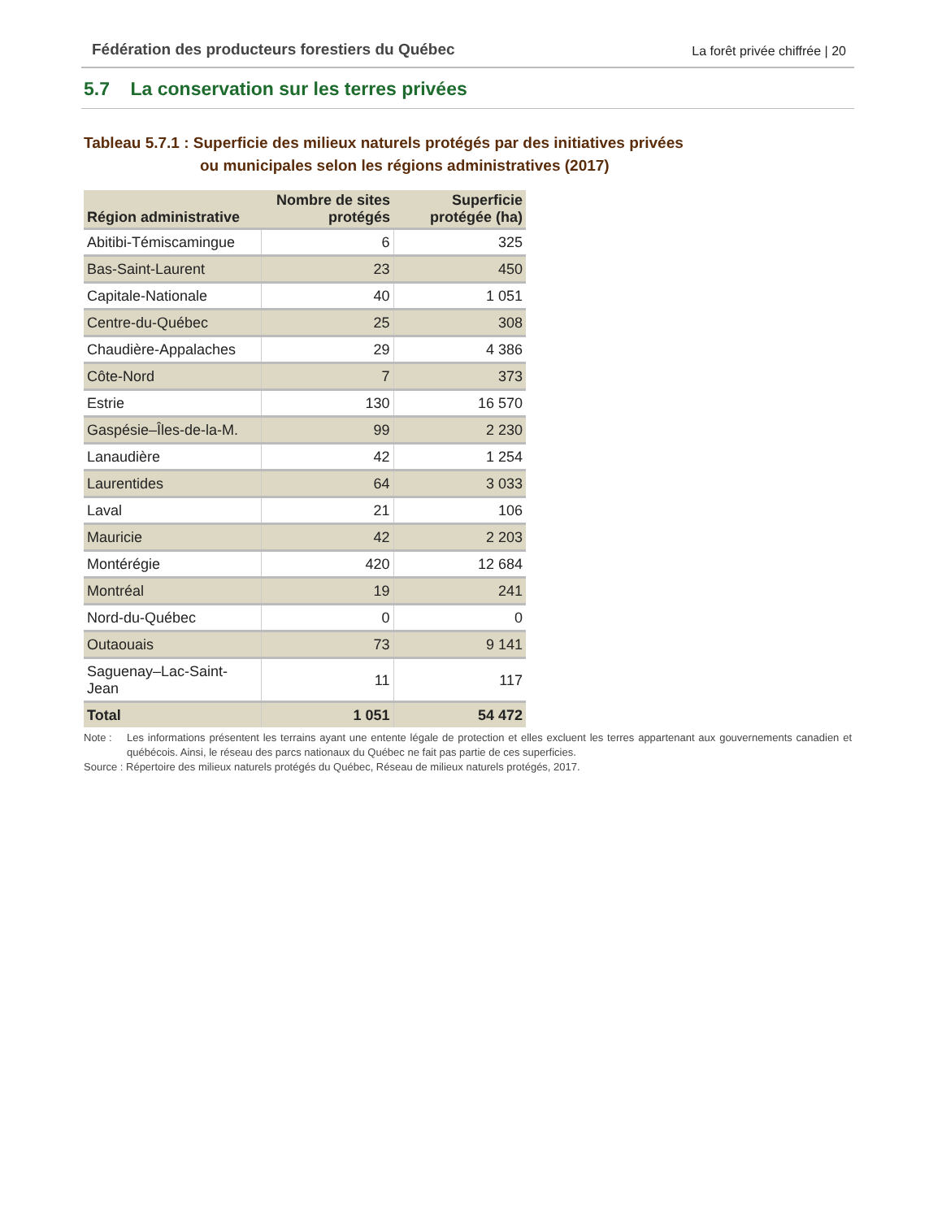Fédération des producteurs forestiers du Québec
La forêt privée chiffrée | 20
5.7 La conservation sur les terres privées
Tableau 5.7.1 : Superficie des milieux naturels protégés par des initiatives privées
ou municipales selon les régions administratives (2017)
| Région administrative | Nombre de sites protégés | Superficie protégée (ha) |
| --- | --- | --- |
| Abitibi-Témiscamingue | 6 | 325 |
| Bas-Saint-Laurent | 23 | 450 |
| Capitale-Nationale | 40 | 1 051 |
| Centre-du-Québec | 25 | 308 |
| Chaudière-Appalaches | 29 | 4 386 |
| Côte-Nord | 7 | 373 |
| Estrie | 130 | 16 570 |
| Gaspésie–Îles-de-la-M. | 99 | 2 230 |
| Lanaudière | 42 | 1 254 |
| Laurentides | 64 | 3 033 |
| Laval | 21 | 106 |
| Mauricie | 42 | 2 203 |
| Montérégie | 420 | 12 684 |
| Montréal | 19 | 241 |
| Nord-du-Québec | 0 | 0 |
| Outaouais | 73 | 9 141 |
| Saguenay–Lac-Saint-Jean | 11 | 117 |
| Total | 1 051 | 54 472 |
Note : Les informations présentent les terrains ayant une entente légale de protection et elles excluent les terres appartenant aux gouvernements canadien et québécois. Ainsi, le réseau des parcs nationaux du Québec ne fait pas partie de ces superficies.
Source : Répertoire des milieux naturels protégés du Québec, Réseau de milieux naturels protégés, 2017.